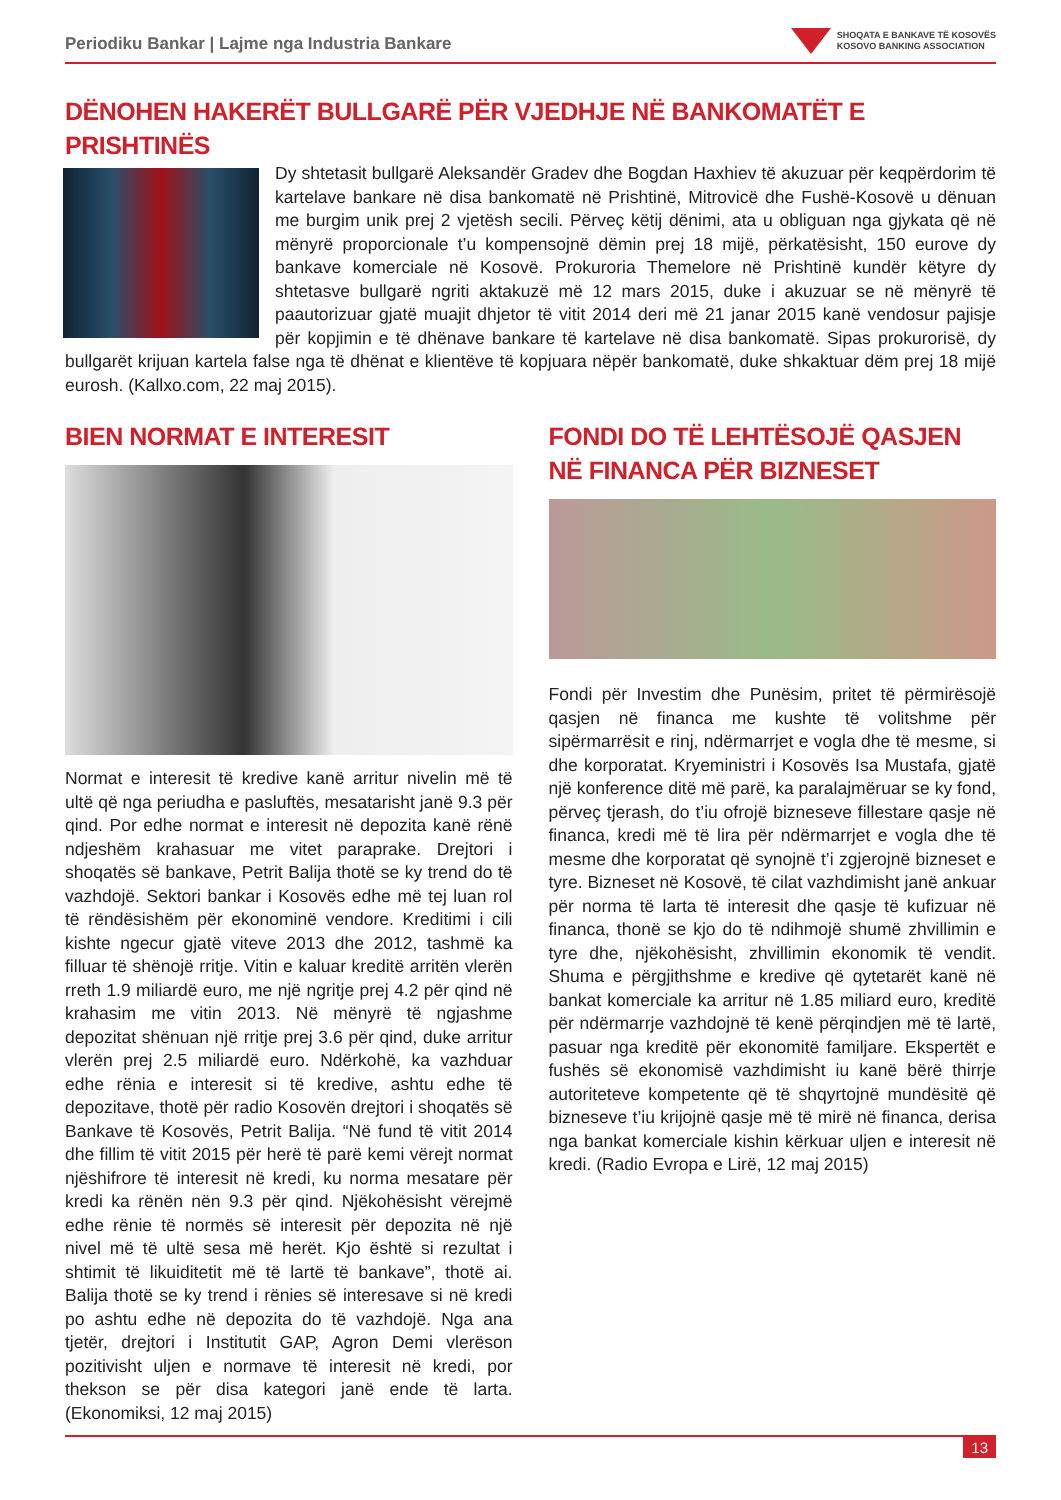Periodiku Bankar | Lajme nga Industria Bankare
SHOQATA E BANKAVE TË KOSOVËS
KOSOVO BANKING ASSOCIATION
DËNOHEN HAKERËT BULLGARË PËR VJEDHJE NË BANKOMATËT E PRISHTINËS
Dy shtetasit bullgarë Aleksandër Gradev dhe Bogdan Haxhiev të akuzuar për keqpërdorim të kartelave bankare në disa bankomatë në Prishtinë, Mitrovicë dhe Fushë-Kosovë u dënuan me burgim unik prej 2 vjetësh secili. Përveç këtij dënimi, ata u obliguan nga gjykata që në mënyrë proporcionale t’u kompensojnë dëmin prej 18 mijë, përkatësisht, 150 eurove dy bankave komerciale në Kosovë. Prokuroria Themelore në Prishtinë kundër këtyre dy shtetasve bullgarë ngriti aktakuzë më 12 mars 2015, duke i akuzuar se në mënyrë të paautorizuar gjatë muajit dhjetor të vitit 2014 deri më 21 janar 2015 kanë vendosur pajisje për kopjimin e të dhënave bankare të kartelave në disa bankomatë. Sipas prokurorisë, dy bullgarët krijuan kartela false nga të dhënat e klientëve të kopjuara nëpër bankomatë, duke shkaktuar dëm prej 18 mijë eurosh. (Kallxo.com, 22 maj 2015).
BIEN NORMAT E INTERESIT
Normat e interesit të kredive kanë arritur nivelin më të ultë që nga periudha e pasluftës, mesatarisht janë 9.3 për qind. Por edhe normat e interesit në depozita kanë rënë ndjeshëm krahasuar me vitet paraprake. Drejtori i shoqatës së bankave, Petrit Balija thotë se ky trend do të vazhdojë. Sektori bankar i Kosovës edhe më tej luan rol të rëndësishëm për ekonominë vendore. Kreditimi i cili kishte ngecur gjatë viteve 2013 dhe 2012, tashmë ka filluar të shënojë rritje. Vitin e kaluar kreditë arritën vlerën rreth 1.9 miliardë euro, me një ngritje prej 4.2 për qind në krahasim me vitin 2013. Në mënyrë të ngjashme depozitat shënuan një rritje prej 3.6 për qind, duke arritur vlerën prej 2.5 miliardë euro. Ndërkohë, ka vazhduar edhe rënia e interesit si të kredive, ashtu edhe të depozitave, thotë për radio Kosovën drejtori i shoqatës së Bankave të Kosovës, Petrit Balija. “Në fund të vitit 2014 dhe fillim të vitit 2015 për herë të parë kemi vërejt normat njëshifrore të interesit në kredi, ku norma mesatare për kredi ka rënën nën 9.3 për qind. Njëkohësisht vërejmë edhe rënie të normës së interesit për depozita në një nivel më të ultë sesa më herët. Kjo është si rezultat i shtimit të likuiditetit më të lartë të bankave”, thotë ai. Balija thotë se ky trend i rënies së interesave si në kredi po ashtu edhe në depozita do të vazhdojë. Nga ana tjetër, drejtori i Institutit GAP, Agron Demi vlerëson pozitivisht uljen e normave të interesit në kredi, por thekson se për disa kategori janë ende të larta. (Ekonomiksi, 12 maj 2015)
FONDI DO TË LEHTËSOJË QASJEN NË FINANCA PËR BIZNESET
Fondi për Investim dhe Punësim, pritet të përmirësojë qasjen në financa me kushte të volitshme për sipërmarrësit e rinj, ndërmarrjet e vogla dhe të mesme, si dhe korporatat. Kryeministri i Kosovës Isa Mustafa, gjatë një konference ditë më parë, ka paralajmëruar se ky fond, përveç tjerash, do t’iu ofrojë bizneseve fillestare qasje në financa, kredi më të lira për ndërmarrjet e vogla dhe të mesme dhe korporatat që synojnë t’i zgjerojnë bizneset e tyre. Bizneset në Kosovë, të cilat vazhdimisht janë ankuar për norma të larta të interesit dhe qasje të kufizuar në financa, thonë se kjo do të ndihmojë shumë zhvillimin e tyre dhe, njëkohësisht, zhvillimin ekonomik të vendit. Shuma e përgjithshme e kredive që qytetarët kanë në bankat komerciale ka arritur në 1.85 miliard euro, kreditë për ndërmarrje vazhdojnë të kenë përqindjen më të lartë, pasuar nga kreditë për ekonomitë familjare. Ekspertët e fushës së ekonomisë vazhdimisht iu kanë bërë thirrje autoriteteve kompetente që të shqyrtojnë mundësitë që bizneseve t’iu krijojnë qasje më të mirë në financa, derisa nga bankat komerciale kishin kërkuar uljen e interesit në kredi. (Radio Evropa e Lirë, 12 maj 2015)
13